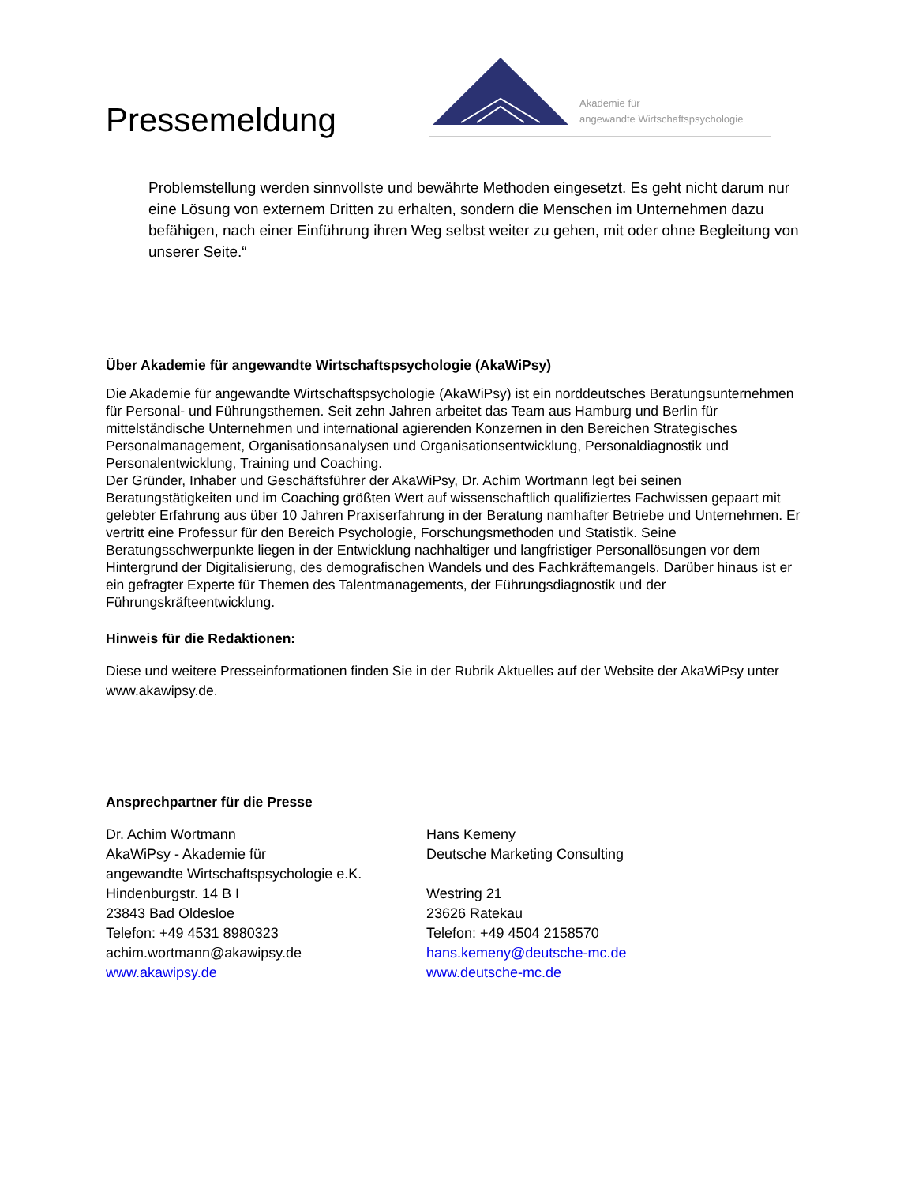Pressemeldung
Akademie für
angewandte Wirtschaftspsychologie
Problemstellung werden sinnvollste und bewährte Methoden eingesetzt. Es geht nicht darum nur eine Lösung von externem Dritten zu erhalten, sondern die Menschen im Unternehmen dazu befähigen, nach einer Einführung ihren Weg selbst weiter zu gehen, mit oder ohne Begleitung von unserer Seite.“
Über Akademie für angewandte Wirtschaftspsychologie (AkaWiPsy)
Die Akademie für angewandte Wirtschaftspsychologie (AkaWiPsy) ist ein norddeutsches Beratungsunternehmen für Personal- und Führungsthemen. Seit zehn Jahren arbeitet das Team aus Hamburg und Berlin für mittelständische Unternehmen und international agierenden Konzernen in den Bereichen Strategisches Personalmanagement, Organisationsanalysen und Organisationsentwicklung, Personaldiagnostik und Personalentwicklung, Training und Coaching.
Der Gründer, Inhaber und Geschäftsführer der AkaWiPsy, Dr. Achim Wortmann legt bei seinen Beratungstätigkeiten und im Coaching größten Wert auf wissenschaftlich qualifiziertes Fachwissen gepaart mit gelebter Erfahrung aus über 10 Jahren Praxiserfahrung in der Beratung namhafter Betriebe und Unternehmen. Er vertritt eine Professur für den Bereich Psychologie, Forschungsmethoden und Statistik. Seine Beratungsschwerpunkte liegen in der Entwicklung nachhaltiger und langfristiger Personallösungen vor dem Hintergrund der Digitalisierung, des demografischen Wandels und des Fachkräftemangels. Darüber hinaus ist er ein gefragter Experte für Themen des Talentmanagements, der Führungsdiagnostik und der Führungskräfteentwicklung.
Hinweis für die Redaktionen:
Diese und weitere Presseinformationen finden Sie in der Rubrik Aktuelles auf der Website der AkaWiPsy unter www.akawipsy.de.
Ansprechpartner für die Presse
Dr. Achim Wortmann
AkaWiPsy - Akademie für
angewandte Wirtschaftspsychologie e.K.
Hindenburgstr. 14 B I
23843 Bad Oldesloe
Telefon: +49 4531 8980323
achim.wortmann@akawipsy.de
www.akawipsy.de
Hans Kemeny
Deutsche Marketing Consulting
Westring 21
23626 Ratekau
Telefon: +49 4504 2158570
hans.kemeny@deutsche-mc.de
www.deutsche-mc.de